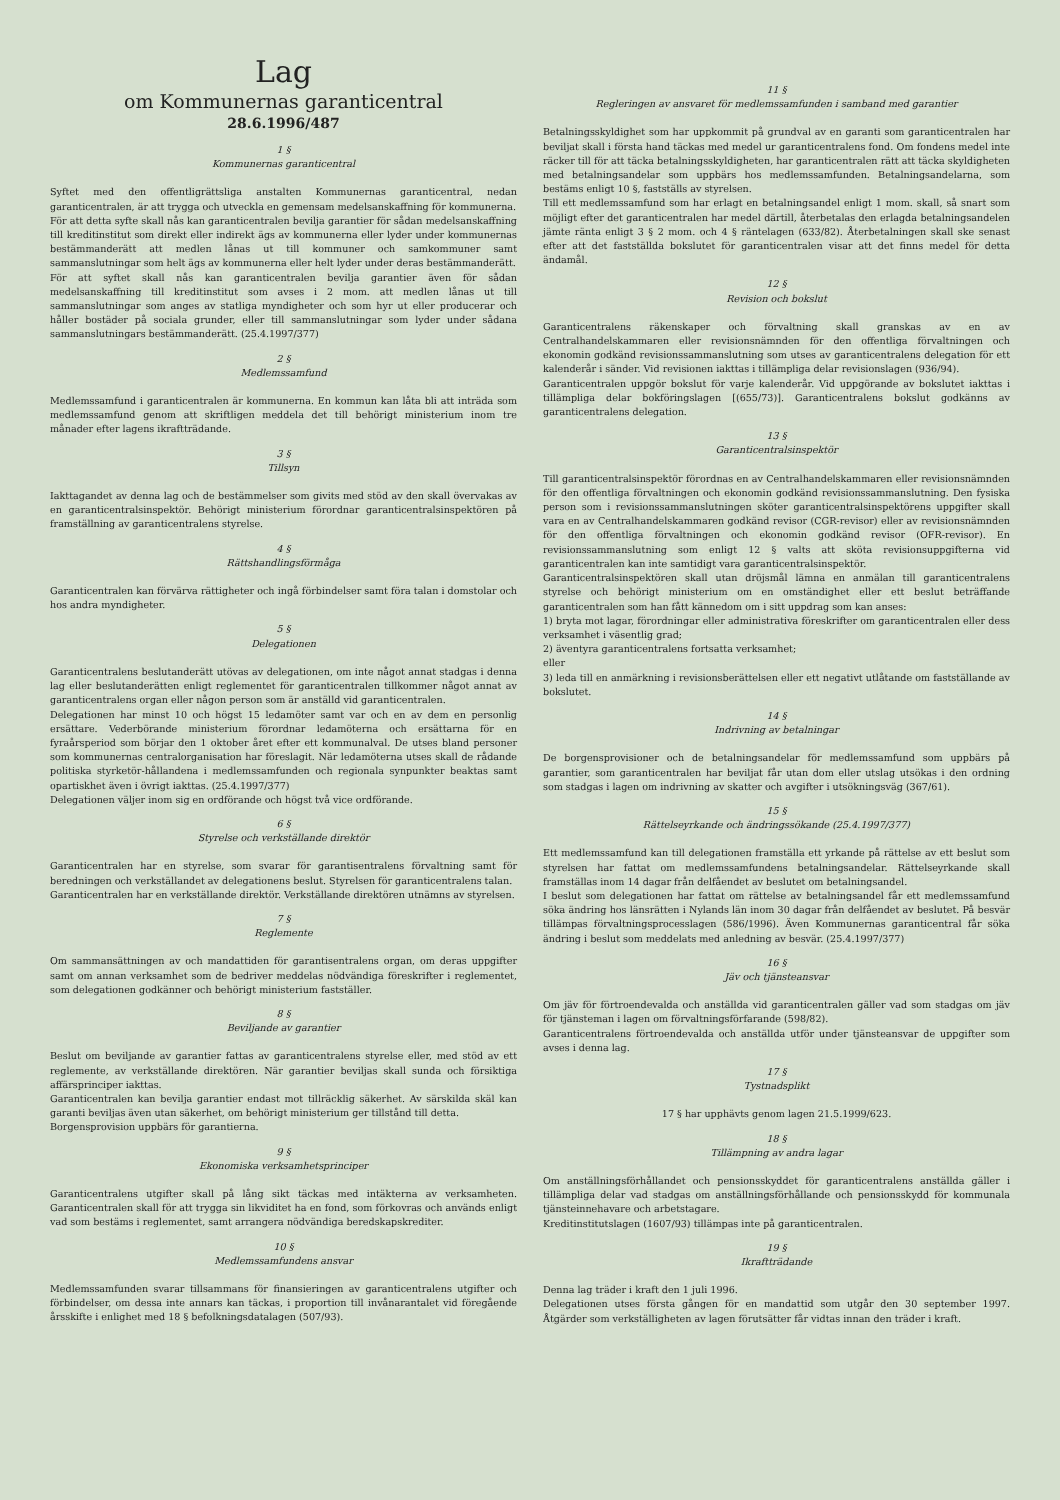Lag
om Kommunernas garanticentral
28.6.1996/487
1 §
Kommunernas garanticentral
Syftet med den offentligrättsliga anstalten Kommunernas garanticentral, nedan garanticentralen, är att trygga och utveckla en gemensam medelsanskaffning för kommunerna.
För att detta syfte skall nås kan garanticentralen bevilja garantier för sådan medelsanskaffning till kreditinstitut som direkt eller indirekt ägs av kommunerna eller lyder under kommunernas bestämmanderätt att medlen lånas ut till kommuner och samkommuner samt sammanslutningar som helt ägs av kommunerna eller helt lyder under deras bestämmanderätt.
För att syftet skall nås kan garanticentralen bevilja garantier även för sådan medelsanskaffning till kreditinstitut som avses i 2 mom. att medlen lånas ut till sammanslutningar som anges av statliga myndigheter och som hyr ut eller producerar och håller bostäder på sociala grunder, eller till sammanslutningar som lyder under sådana sammanslutningars bestämmanderätt. (25.4.1997/377)
2 §
Medlemssamfund
Medlemssamfund i garanticentralen är kommunerna. En kommun kan låta bli att inträda som medlemssamfund genom att skriftligen meddela det till behörigt ministerium inom tre månader efter lagens ikraftträdande.
3 §
Tillsyn
Iakttagandet av denna lag och de bestämmelser som givits med stöd av den skall övervakas av en garanticentralsinspektör. Behörigt ministerium förordnar garanticentralsinspektören på framställning av garanticentralens styrelse.
4 §
Rättshandlingsförmåga
Garanticentralen kan förvärva rättigheter och ingå förbindelser samt föra talan i domstolar och hos andra myndigheter.
5 §
Delegationen
Garanticentralens beslutanderätt utövas av delegationen, om inte något annat stadgas i denna lag eller beslutanderätten enligt reglementet för garanticentralen tillkommer något annat av garanticentralens organ eller någon person som är anställd vid garanticentralen.
Delegationen har minst 10 och högst 15 ledamöter samt var och en av dem en personlig ersättare. Vederbörande ministerium förordnar ledamöterna och ersättarna för en fyraårsperiod som börjar den 1 oktober året efter ett kommunalval. De utses bland personer som kommunernas centralorganisation har föreslagit. När ledamöterna utses skall de rådande politiska styrketör-hållandena i medlemssamfunden och regionala synpunkter beaktas samt opartiskhet även i övrigt iakttas. (25.4.1997/377)
Delegationen väljer inom sig en ordförande och högst två vice ordförande.
6 §
Styrelse och verkställande direktör
Garanticentralen har en styrelse, som svarar för garantisentralens förvaltning samt för beredningen och verkställandet av delegationens beslut. Styrelsen för garanticentralens talan.
Garanticentralen har en verkställande direktör. Verkställande direktören utnämns av styrelsen.
7 §
Reglemente
Om sammansättningen av och mandattiden för garantisentralens organ, om deras uppgifter samt om annan verksamhet som de bedriver meddelas nödvändiga föreskrifter i reglementet, som delegationen godkänner och behörigt ministerium fastställer.
8 §
Beviljande av garantier
Beslut om beviljande av garantier fattas av garanticentralens styrelse eller, med stöd av ett reglemente, av verkställande direktören. När garantier beviljas skall sunda och försiktiga affärsprinciper iakttas.
Garanticentralen kan bevilja garantier endast mot tillräcklig säkerhet. Av särskilda skäl kan garanti beviljas även utan säkerhet, om behörigt ministerium ger tillstånd till detta.
Borgensprovision uppbärs för garantierna.
9 §
Ekonomiska verksamhetsprinciper
Garanticentralens utgifter skall på lång sikt täckas med intäkterna av verksamheten. Garanticentralen skall för att trygga sin likviditet ha en fond, som förkovras och används enligt vad som bestäms i reglementet, samt arrangera nödvändiga beredskapskrediter.
10 §
Medlemssamfundens ansvar
Medlemssamfunden svarar tillsammans för finansieringen av garanticentralens utgifter och förbindelser, om dessa inte annars kan täckas, i proportion till invånarantalet vid föregående årsskifte i enlighet med 18 § befolkningsdatalagen (507/93).
11 §
Regleringen av ansvaret för medlemssamfunden i samband med garantier
Betalningsskyldighet som har uppkommit på grundval av en garanti som garanticentralen har beviljat skall i första hand täckas med medel ur garanticentralens fond. Om fondens medel inte räcker till för att täcka betalningsskyldigheten, har garanticentralen rätt att täcka skyldigheten med betalningsandelar som uppbärs hos medlemssamfunden. Betalningsandelarna, som bestäms enligt 10 §, fastställs av styrelsen.
Till ett medlemssamfund som har erlagt en betalningsandel enligt 1 mom. skall, så snart som möjligt efter det garanticentralen har medel därtill, återbetalas den erlagda betalningsandelen jämte ränta enligt 3 § 2 mom. och 4 § räntelagen (633/82). Återbetalningen skall ske senast efter att det fastställda bokslutet för garanticentralen visar att det finns medel för detta ändamål.
12 §
Revision och bokslut
Garanticentralens räkenskaper och förvaltning skall granskas av en av Centralhandelskammaren eller revisionsnämnden för den offentliga förvaltningen och ekonomin godkänd revisionssammanslutning som utses av garanticentralens delegation för ett kalenderår i sänder. Vid revisionen iakttas i tillämpliga delar revisionslagen (936/94).
Garanticentralen uppgör bokslut för varje kalenderår. Vid uppgörande av bokslutet iakttas i tillämpliga delar bokföringslagen [(655/73)]. Garanticentralens bokslut godkänns av garanticentralens delegation.
13 §
Garanticentralsinspektör
Till garanticentralsinspektör förordnas en av Centralhandelskammaren eller revisionsnämnden för den offentliga förvaltningen och ekonomin godkänd revisionssammanslutning. Den fysiska person som i revisionssammanslutningen sköter garanticentralsinspektörens uppgifter skall vara en av Centralhandelskammaren godkänd revisor (CGR-revisor) eller av revisionsnämnden för den offentliga förvaltningen och ekonomin godkänd revisor (OFR-revisor). En revisionssammanslutning som enligt 12 § valts att sköta revisionsuppgifterna vid garanticentralen kan inte samtidigt vara garanticentralsinspektör.
Garanticentralsinspektören skall utan dröjsmål lämna en anmälan till garanticentralens styrelse och behörigt ministerium om en omständighet eller ett beslut beträffande garanticentralen som han fått kännedom om i sitt uppdrag som kan anses:
1) bryta mot lagar, förordningar eller administrativa föreskrifter om garanticentralen eller dess verksamhet i väsentlig grad;
2) äventyra garanticentralens fortsatta verksamhet;
eller
3) leda till en anmärkning i revisionsberättelsen eller ett negativt utlåtande om fastställande av bokslutet.
14 §
Indrivning av betalningar
De borgensprovisioner och de betalningsandelar för medlemssamfund som uppbärs på garantier, som garanticentralen har beviljat får utan dom eller utslag utsökas i den ordning som stadgas i lagen om indrivning av skatter och avgifter i utsökningsväg (367/61).
15 §
Rättelseyrkande och ändringssökande (25.4.1997/377)
Ett medlemssamfund kan till delegationen framställa ett yrkande på rättelse av ett beslut som styrelsen har fattat om medlemssamfundens betalningsandelar. Rättelseyrkande skall framställas inom 14 dagar från delfåendet av beslutet om betalningsandel.
I beslut som delegationen har fattat om rättelse av betalningsandel får ett medlemssamfund söka ändring hos länsrätten i Nylands län inom 30 dagar från delfåendet av beslutet. På besvär tillämpas förvaltningsprocesslagen (586/1996). Även Kommunernas garanticentral får söka ändring i beslut som meddelats med anledning av besvär. (25.4.1997/377)
16 §
Jäv och tjänsteansvar
Om jäv för förtroendevalda och anställda vid garanticentralen gäller vad som stadgas om jäv för tjänsteman i lagen om förvaltningsförfarande (598/82).
Garanticentralens förtroendevalda och anställda utför under tjänsteansvar de uppgifter som avses i denna lag.
17 §
Tystnadsplikt
17 § har upphävts genom lagen 21.5.1999/623.
18 §
Tillämpning av andra lagar
Om anställningsförhållandet och pensionsskyddet för garanticentralens anställda gäller i tillämpliga delar vad stadgas om anställningsförhållande och pensionsskydd för kommunala tjänsteinnehavare och arbetstagare.
Kreditinstitutslagen (1607/93) tillämpas inte på garanticentralen.
19 §
Ikraftträdande
Denna lag träder i kraft den 1 juli 1996.
Delegationen utses första gången för en mandattid som utgår den 30 september 1997. Åtgärder som verkställigheten av lagen förutsätter får vidtas innan den träder i kraft.